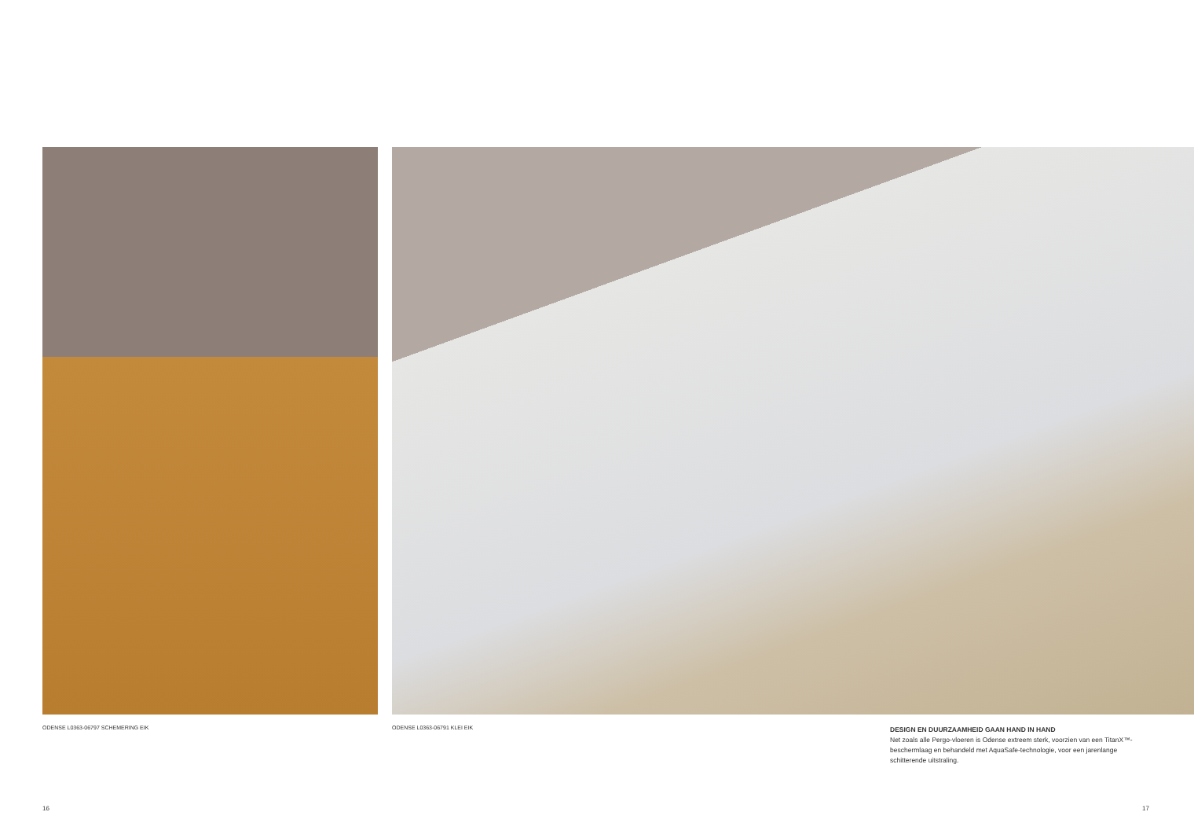ODENSE L0363-06797 SCHEMERING EIK ODENSE L0363-06791 KLEI EIK
DESIGN EN DUURZAAMHEID GAAN HAND IN HAND
Net zoals alle Pergo-vloeren is Odense extreem sterk, voorzien van een TitanX™-beschermlaag en behandeld met AquaSafe-technologie, voor een jarenlange schitterende uitstraling.
16 17